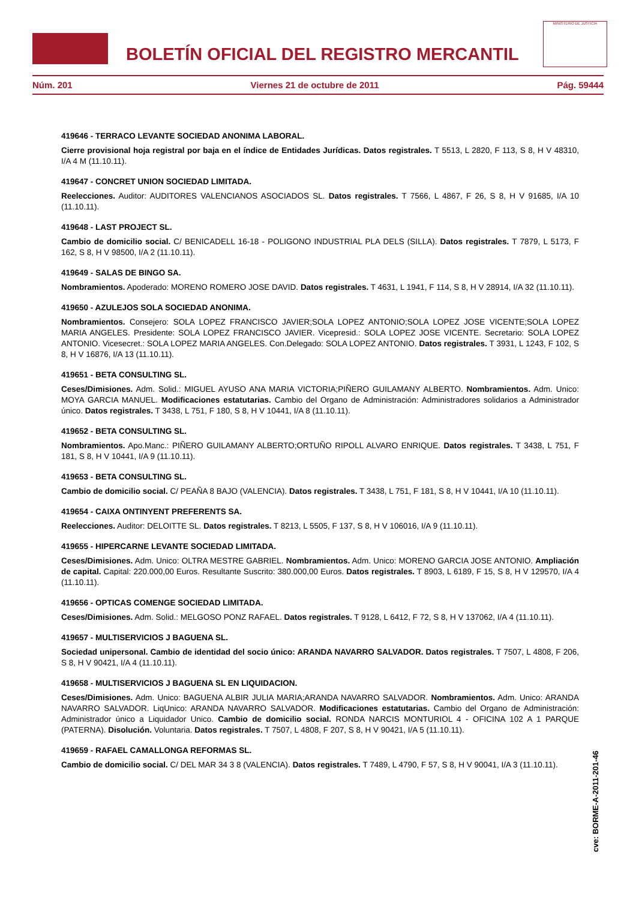BOLETÍN OFICIAL DEL REGISTRO MERCANTIL
MINISTERIO DE JUSTICIA
Núm. 201 Viernes 21 de octubre de 2011 Pág. 59444
419646 - TERRACO LEVANTE SOCIEDAD ANONIMA LABORAL.
Cierre provisional hoja registral por baja en el índice de Entidades Jurídicas. Datos registrales. T 5513, L 2820, F 113, S 8, H V 48310, I/A 4 M (11.10.11).
419647 - CONCRET UNION SOCIEDAD LIMITADA.
Reelecciones. Auditor: AUDITORES VALENCIANOS ASOCIADOS SL. Datos registrales. T 7566, L 4867, F 26, S 8, H V 91685, I/A 10 (11.10.11).
419648 - LAST PROJECT SL.
Cambio de domicilio social. C/ BENICADELL 16-18 - POLIGONO INDUSTRIAL PLA DELS (SILLA). Datos registrales. T 7879, L 5173, F 162, S 8, H V 98500, I/A 2 (11.10.11).
419649 - SALAS DE BINGO SA.
Nombramientos. Apoderado: MORENO ROMERO JOSE DAVID. Datos registrales. T 4631, L 1941, F 114, S 8, H V 28914, I/A 32 (11.10.11).
419650 - AZULEJOS SOLA SOCIEDAD ANONIMA.
Nombramientos. Consejero: SOLA LOPEZ FRANCISCO JAVIER;SOLA LOPEZ ANTONIO;SOLA LOPEZ JOSE VICENTE;SOLA LOPEZ MARIA ANGELES. Presidente: SOLA LOPEZ FRANCISCO JAVIER. Vicepresid.: SOLA LOPEZ JOSE VICENTE. Secretario: SOLA LOPEZ ANTONIO. Vicesecret.: SOLA LOPEZ MARIA ANGELES. Con.Delegado: SOLA LOPEZ ANTONIO. Datos registrales. T 3931, L 1243, F 102, S 8, H V 16876, I/A 13 (11.10.11).
419651 - BETA CONSULTING SL.
Ceses/Dimisiones. Adm. Solid.: MIGUEL AYUSO ANA MARIA VICTORIA;PIÑERO GUILAMANY ALBERTO. Nombramientos. Adm. Unico: MOYA GARCIA MANUEL. Modificaciones estatutarias. Cambio del Organo de Administración: Administradores solidarios a Administrador único. Datos registrales. T 3438, L 751, F 180, S 8, H V 10441, I/A 8 (11.10.11).
419652 - BETA CONSULTING SL.
Nombramientos. Apo.Manc.: PIÑERO GUILAMANY ALBERTO;ORTUÑO RIPOLL ALVARO ENRIQUE. Datos registrales. T 3438, L 751, F 181, S 8, H V 10441, I/A 9 (11.10.11).
419653 - BETA CONSULTING SL.
Cambio de domicilio social. C/ PEAÑA 8 BAJO (VALENCIA). Datos registrales. T 3438, L 751, F 181, S 8, H V 10441, I/A 10 (11.10.11).
419654 - CAIXA ONTINYENT PREFERENTS SA.
Reelecciones. Auditor: DELOITTE SL. Datos registrales. T 8213, L 5505, F 137, S 8, H V 106016, I/A 9 (11.10.11).
419655 - HIPERCARNE LEVANTE SOCIEDAD LIMITADA.
Ceses/Dimisiones. Adm. Unico: OLTRA MESTRE GABRIEL. Nombramientos. Adm. Unico: MORENO GARCIA JOSE ANTONIO. Ampliación de capital. Capital: 220.000,00 Euros. Resultante Suscrito: 380.000,00 Euros. Datos registrales. T 8903, L 6189, F 15, S 8, H V 129570, I/A 4 (11.10.11).
419656 - OPTICAS COMENGE SOCIEDAD LIMITADA.
Ceses/Dimisiones. Adm. Solid.: MELGOSO PONZ RAFAEL. Datos registrales. T 9128, L 6412, F 72, S 8, H V 137062, I/A 4 (11.10.11).
419657 - MULTISERVICIOS J BAGUENA SL.
Sociedad unipersonal. Cambio de identidad del socio único: ARANDA NAVARRO SALVADOR. Datos registrales. T 7507, L 4808, F 206, S 8, H V 90421, I/A 4 (11.10.11).
419658 - MULTISERVICIOS J BAGUENA SL EN LIQUIDACION.
Ceses/Dimisiones. Adm. Unico: BAGUENA ALBIR JULIA MARIA;ARANDA NAVARRO SALVADOR. Nombramientos. Adm. Unico: ARANDA NAVARRO SALVADOR. LiqUnico: ARANDA NAVARRO SALVADOR. Modificaciones estatutarias. Cambio del Organo de Administración: Administrador único a Liquidador Unico. Cambio de domicilio social. RONDA NARCIS MONTURIOL 4 - OFICINA 102 A 1 PARQUE (PATERNA). Disolución. Voluntaria. Datos registrales. T 7507, L 4808, F 207, S 8, H V 90421, I/A 5 (11.10.11).
419659 - RAFAEL CAMALLONGA REFORMAS SL.
Cambio de domicilio social. C/ DEL MAR 34 3 8 (VALENCIA). Datos registrales. T 7489, L 4790, F 57, S 8, H V 90041, I/A 3 (11.10.11).
cve: BORME-A-2011-201-46